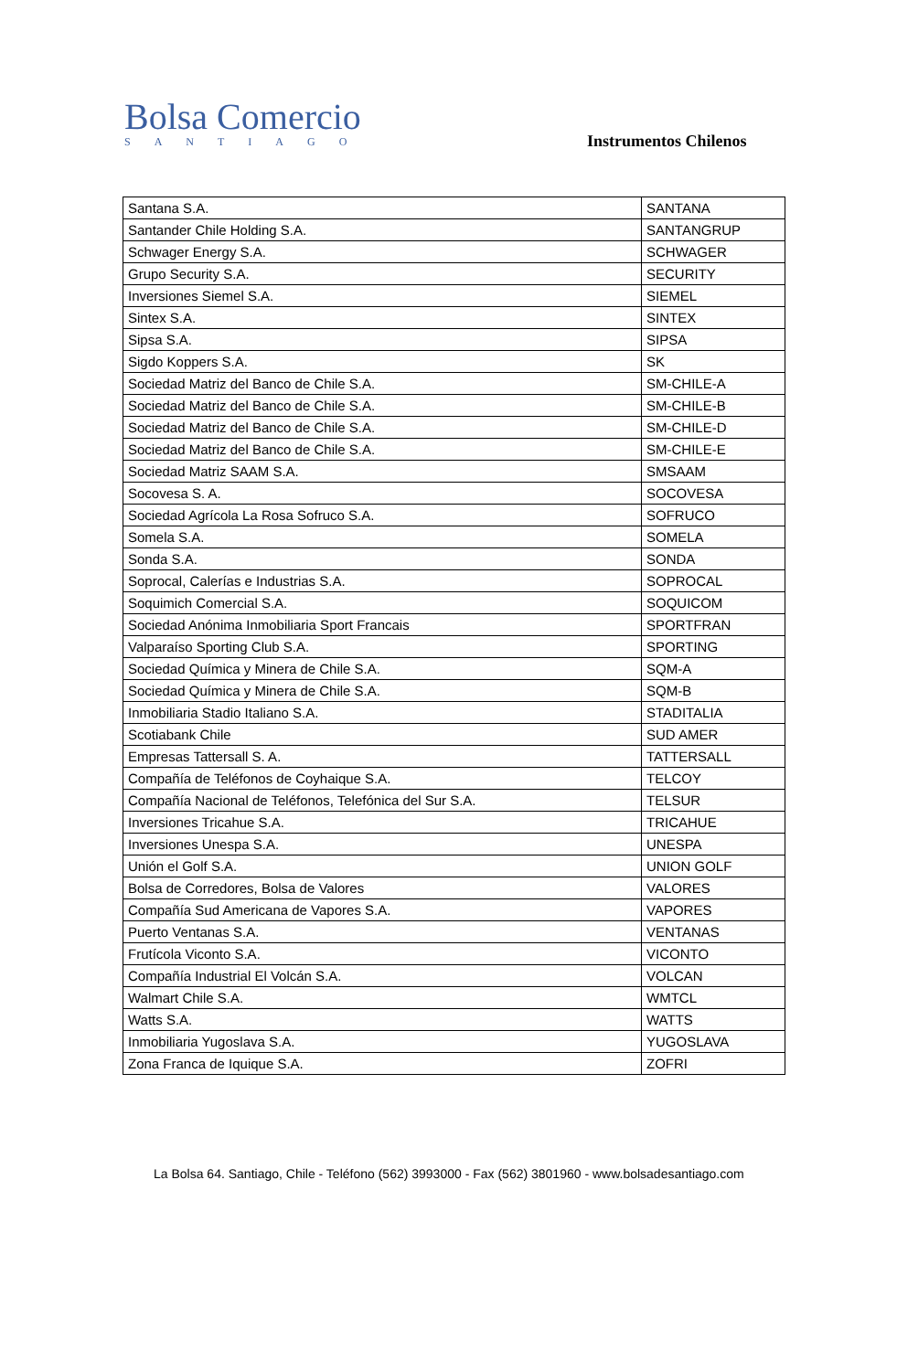Bolsa Comercio
SANTIAGO
Instrumentos Chilenos
| Santana S.A. | SANTANA |
| Santander Chile Holding S.A. | SANTANGRUP |
| Schwager Energy S.A. | SCHWAGER |
| Grupo Security S.A. | SECURITY |
| Inversiones Siemel S.A. | SIEMEL |
| Sintex S.A. | SINTEX |
| Sipsa S.A. | SIPSA |
| Sigdo Koppers S.A. | SK |
| Sociedad Matriz del Banco de Chile S.A. | SM-CHILE-A |
| Sociedad Matriz del Banco de Chile S.A. | SM-CHILE-B |
| Sociedad Matriz del Banco de Chile S.A. | SM-CHILE-D |
| Sociedad Matriz del Banco de Chile S.A. | SM-CHILE-E |
| Sociedad Matriz SAAM S.A. | SMSAAM |
| Socovesa S. A. | SOCOVESA |
| Sociedad Agrícola La Rosa Sofruco S.A. | SOFRUCO |
| Somela S.A. | SOMELA |
| Sonda S.A. | SONDA |
| Soprocal, Calerías e Industrias S.A. | SOPROCAL |
| Soquimich Comercial S.A. | SOQUICOM |
| Sociedad Anónima Inmobiliaria Sport Francais | SPORTFRAN |
| Valparaíso Sporting Club S.A. | SPORTING |
| Sociedad Química y Minera de Chile S.A. | SQM-A |
| Sociedad Química y Minera de Chile S.A. | SQM-B |
| Inmobiliaria Stadio Italiano S.A. | STADITALIA |
| Scotiabank Chile | SUD AMER |
| Empresas Tattersall S. A. | TATTERSALL |
| Compañía de Teléfonos de Coyhaique S.A. | TELCOY |
| Compañía Nacional de Teléfonos, Telefónica del Sur S.A. | TELSUR |
| Inversiones Tricahue S.A. | TRICAHUE |
| Inversiones Unespa S.A. | UNESPA |
| Unión el Golf S.A. | UNION GOLF |
| Bolsa de Corredores, Bolsa de Valores | VALORES |
| Compañía Sud Americana de Vapores S.A. | VAPORES |
| Puerto Ventanas S.A. | VENTANAS |
| Frutícola Viconto S.A. | VICONTO |
| Compañía Industrial El Volcán S.A. | VOLCAN |
| Walmart Chile S.A. | WMTCL |
| Watts S.A. | WATTS |
| Inmobiliaria Yugoslava S.A. | YUGOSLAVA |
| Zona Franca de Iquique S.A. | ZOFRI |
La Bolsa 64. Santiago, Chile - Teléfono (562) 3993000 - Fax (562) 3801960 - www.bolsadesantiago.com